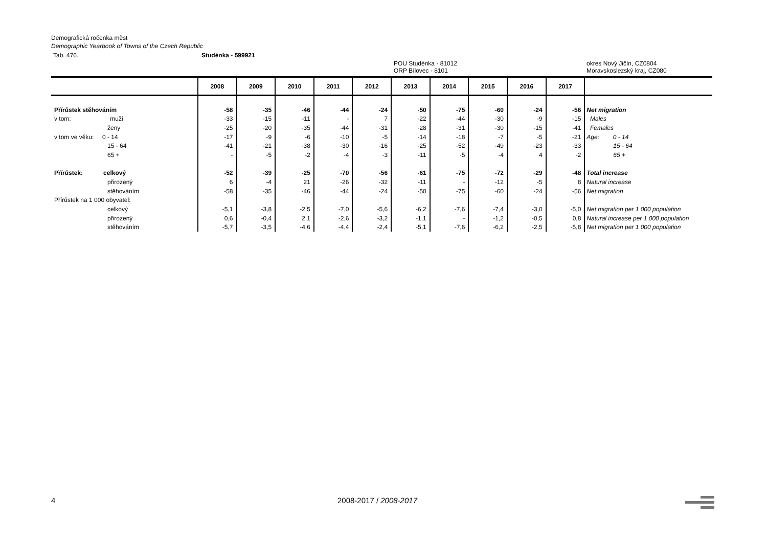Demografická ročenka měst
Demographic Yearbook of Towns of the Czech Republic
Tab. 476. Studénka - 599921
POU Studénka - 81012
ORP Bílovec - 8101 okres Nový Jičín, CZ0804
Moravskoslezský kraj, CZ080
| | 2008 | 2009 | 2010 | 2011 | 2012 | 2013 | 2014 | 2015 | 2016 | 2017 | |
| --- | --- | --- | --- | --- | --- | --- | --- | --- | --- | --- | --- |
| Přírůstek stěhováním | -58 | -35 | -46 | -44 | -24 | -50 | -75 | -60 | -24 | -56 | Net migration |
| v tom: muži | -33 | -15 | -11 | - | 7 | -22 | -44 | -30 | -9 | -15 | Males |
| ženy | -25 | -20 | -35 | -44 | -31 | -28 | -31 | -30 | -15 | -41 | Females |
| v tom ve věku: 0 - 14 | -17 | -9 | -6 | -10 | -5 | -14 | -18 | -7 | -5 | -21 | Age: 0 - 14 |
| 15 - 64 | -41 | -21 | -38 | -30 | -16 | -25 | -52 | -49 | -23 | -33 | 15 - 64 |
| 65 + | - | -5 | -2 | -4 | -3 | -11 | -5 | -4 | 4 | -2 | 65 + |
| Přírůstek: celkový | -52 | -39 | -25 | -70 | -56 | -61 | -75 | -72 | -29 | -48 | Total increase |
| přirozený | 6 | -4 | 21 | -26 | -32 | -11 | - | -12 | -5 | 8 | Natural increase |
| stěhováním | -58 | -35 | -46 | -44 | -24 | -50 | -75 | -60 | -24 | -56 | Net migration |
| Přírůstek na 1 000 obyvatel: | | | | | | | | | | | |
| celkový | -5,1 | -3,8 | -2,5 | -7,0 | -5,6 | -6,2 | -7,6 | -7,4 | -3,0 | -5,0 | Net migration per 1 000 population |
| přirozený | 0,6 | -0,4 | 2,1 | -2,6 | -3,2 | -1,1 | - | -1,2 | -0,5 | 0,8 | Natural increase per 1 000 population |
| stěhováním | -5,7 | -3,5 | -4,6 | -4,4 | -2,4 | -5,1 | -7,6 | -6,2 | -2,5 | -5,8 | Net migration per 1 000 population |
4 2008-2017 / 2008-2017